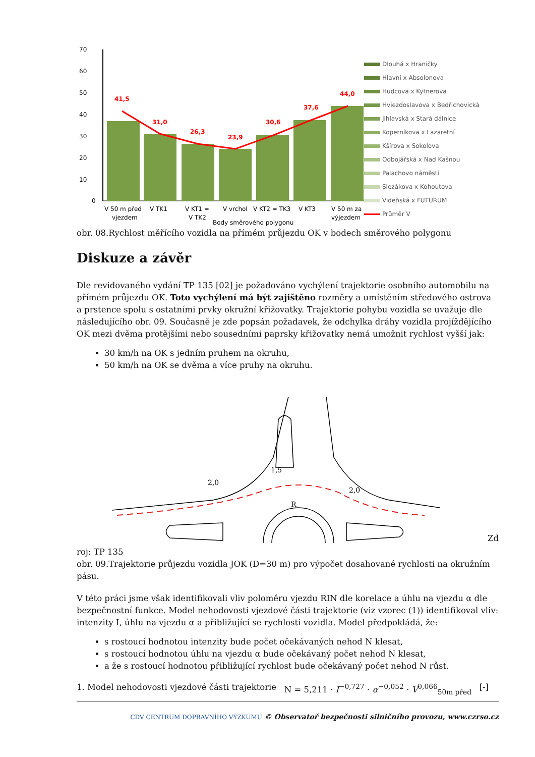70
60
50
40
30
20
10
0
41,5
31,0
26,3
23,9
30,6
37,6
44,0
V 50 m před
vjezdem
V TK1
V KT1 =
V TK2
V vrchol
V KT2 = TK3
V KT3
V 50 m za
výjezdem
Body směrového polygonu
Dlouhá x Hraničky
Hlavní x Absolonova
Hudcova x Kytnerova
Hviezdoslavova x Bedřichovická
Jihlavská x Stará dálnice
Koperníkova x Lazaretní
Kšírova x Sokolova
Odbojářská x Nad Kašnou
Palachovo náměstí
Slezákova x Kohoutova
Videňská x FUTURUM
Průměr V
obr. 08.Rychlost měřícího vozidla na přímém průjezdu OK v bodech směrového polygonu
Diskuze a závěr
Dle revidovaného vydání TP 135 [02] je požadováno vychýlení trajektorie osobního automobilu na přímém průjezdu OK. Toto vychýlení má být zajištěno rozměry a umístěním středového ostrova a prstence spolu s ostatními prvky okružní křižovatky. Trajektorie pohybu vozidla se uvažuje dle následujícího obr. 09. Současně je zde popsán požadavek, že odchylka dráhy vozidla projíždějícího OK mezi dvěma protějšími nebo sousedními paprsky křižovatky nemá umožnit rychlost vyšší jak:
30 km/h na OK s jedním pruhem na okruhu,
50 km/h na OK se dvěma a více pruhy na okruhu.
2,0
1,5
2,0
R
Zd
roj: TP 135
obr. 09.Trajektorie průjezdu vozidla JOK (D=30 m) pro výpočet dosahované rychlosti na okružním pásu.
V této práci jsme však identifikovali vliv poloměru vjezdu RIN dle korelace a úhlu na vjezdu α dle bezpečnostní funkce. Model nehodovosti vjezdové části trajektorie (viz vzorec (1)) identifikoval vliv: intenzity I, úhlu na vjezdu α a přibližující se rychlosti vozidla. Model předpokládá, že:
s rostoucí hodnotou intenzity bude počet očekávaných nehod N klesat,
s rostoucí hodnotou úhlu na vjezdu α bude očekávaný počet nehod N klesat,
a že s rostoucí hodnotou přibližující rychlost bude očekávaný počet nehod N růst.
1. Model nehodovosti vjezdové části trajektorie N = 5,211 · I<sup>−0,727</sup> · α<sup>−0,052</sup> · V<sup>0,066</sup><sub>50m před</sub> [-]
CDV CENTRUM DOPRAVNÍHO VÝZKUMU © Observatoř bezpečnosti silničního provozu, www.czrso.cz